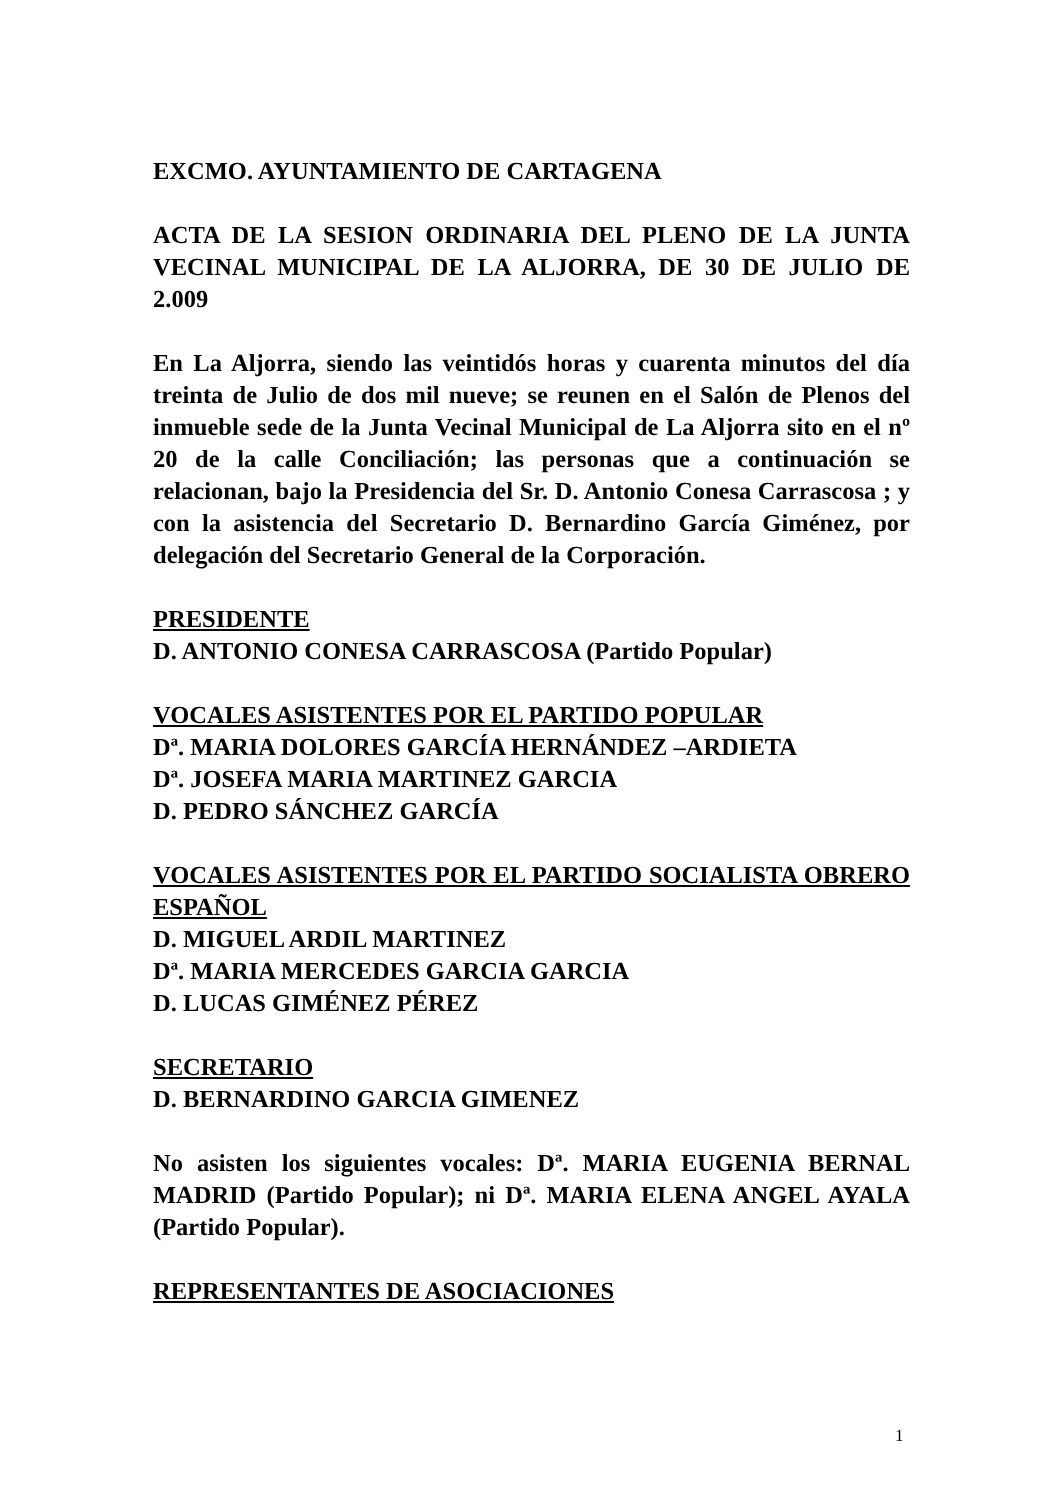EXCMO. AYUNTAMIENTO DE CARTAGENA
ACTA DE LA SESION ORDINARIA DEL PLENO DE LA JUNTA VECINAL MUNICIPAL DE LA ALJORRA, DE 30 DE JULIO DE 2.009
En La Aljorra, siendo las veintidós horas y cuarenta minutos del día treinta de Julio de dos mil nueve; se reunen en el Salón de Plenos del inmueble sede de la Junta Vecinal Municipal de La Aljorra sito en el nº 20 de la calle Conciliación; las personas que a continuación se relacionan, bajo la Presidencia del Sr. D. Antonio Conesa Carrascosa ; y con la asistencia del Secretario D. Bernardino García Giménez, por delegación del Secretario General de la Corporación.
PRESIDENTE
D. ANTONIO CONESA CARRASCOSA (Partido Popular)
VOCALES ASISTENTES POR EL PARTIDO POPULAR
Dª. MARIA DOLORES GARCÍA HERNÁNDEZ –ARDIETA
Dª. JOSEFA MARIA MARTINEZ GARCIA
D. PEDRO SÁNCHEZ GARCÍA
VOCALES ASISTENTES POR EL PARTIDO SOCIALISTA OBRERO ESPAÑOL
D. MIGUEL ARDIL MARTINEZ
Dª. MARIA MERCEDES GARCIA GARCIA
D. LUCAS GIMÉNEZ PÉREZ
SECRETARIO
D. BERNARDINO GARCIA GIMENEZ
No asisten los siguientes vocales: Dª. MARIA EUGENIA BERNAL MADRID (Partido Popular); ni Dª. MARIA ELENA ANGEL AYALA (Partido Popular).
REPRESENTANTES DE ASOCIACIONES
1